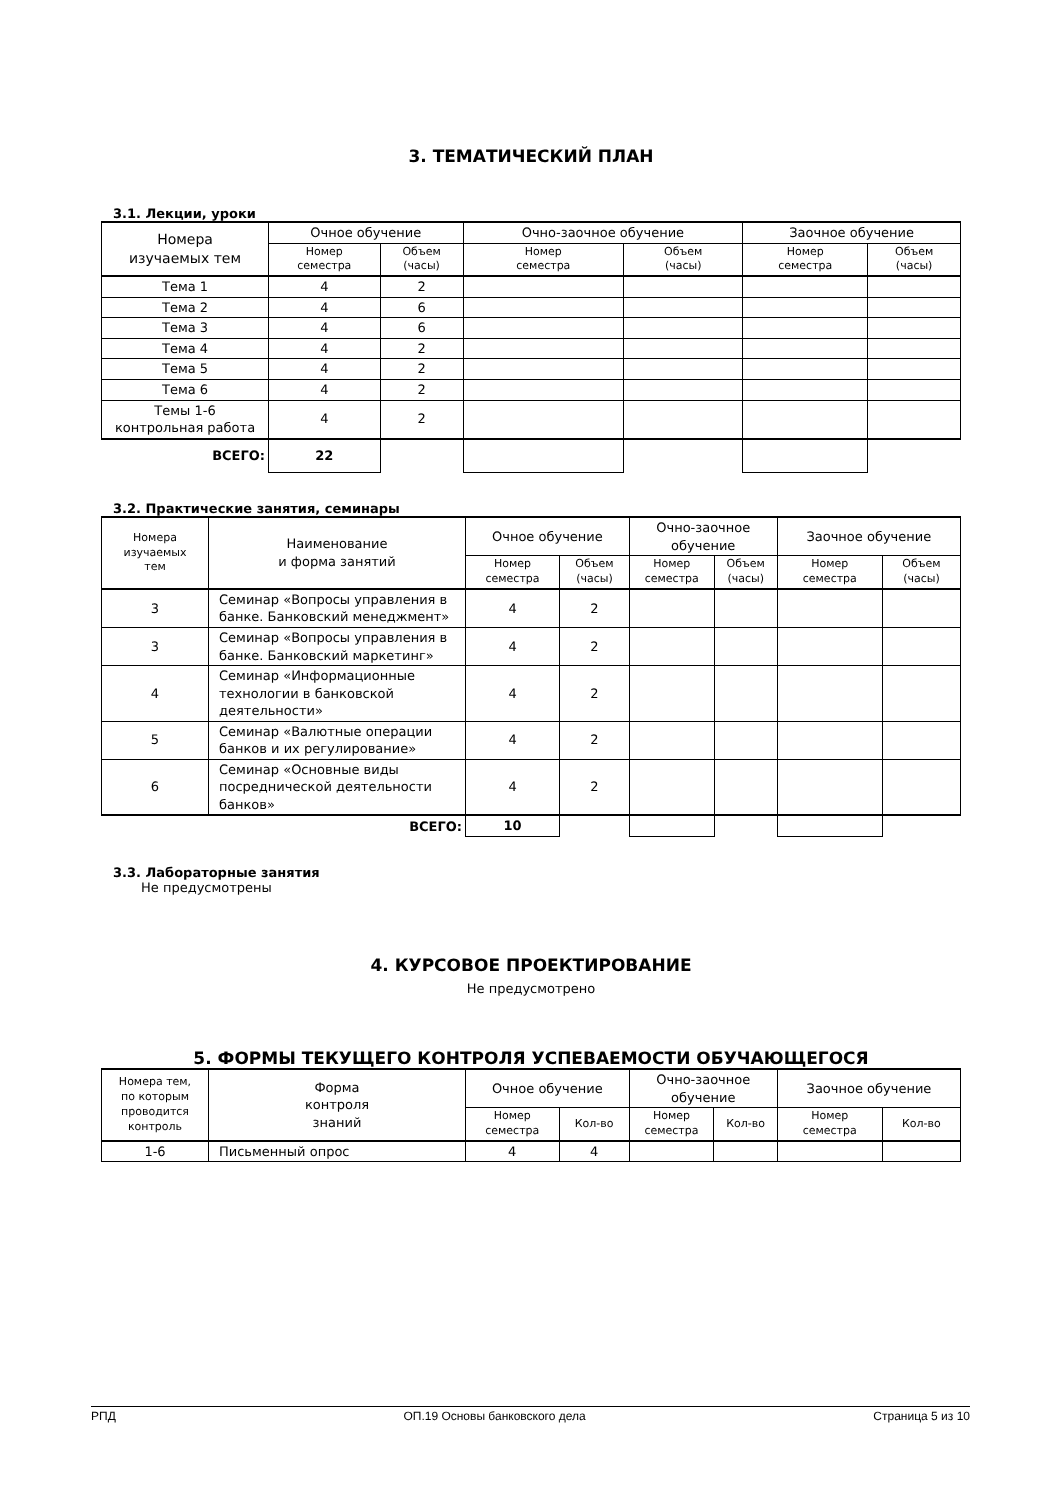3. ТЕМАТИЧЕСКИЙ ПЛАН
3.1. Лекции, уроки
| Номера изучаемых тем | Очное обучение | | Очно-заочное обучение | | Заочное обучение | |
| --- | --- | --- | --- | --- | --- | --- |
| | Номер семестра | Объем (часы) | Номер семестра | Объем (часы) | Номер семестра | Объем (часы) |
| Тема 1 | 4 | 2 | | | | |
| Тема 2 | 4 | 6 | | | | |
| Тема 3 | 4 | 6 | | | | |
| Тема 4 | 4 | 2 | | | | |
| Тема 5 | 4 | 2 | | | | |
| Тема 6 | 4 | 2 | | | | |
| Темы 1-6 контрольная работа | 4 | 2 | | | | |
| ВСЕГО: | 22 | | | | | |
3.2. Практические занятия, семинары
| Номера изучаемых тем | Наименование и форма занятий | Очное обучение | | Очно-заочное обучение | | Заочное обучение | |
| --- | --- | --- | --- | --- | --- | --- | --- |
| | | Номер семестра | Объем (часы) | Номер семестра | Объем (часы) | Номер семестра | Объем (часы) |
| 3 | Семинар «Вопросы управления в банке. Банковский менеджмент» | 4 | 2 | | | | |
| 3 | Семинар «Вопросы управления в банке. Банковский маркетинг» | 4 | 2 | | | | |
| 4 | Семинар «Информационные технологии в банковской деятельности» | 4 | 2 | | | | |
| 5 | Семинар «Валютные операции банков и их регулирование» | 4 | 2 | | | | |
| 6 | Семинар «Основные виды посреднической деятельности банков» | 4 | 2 | | | | |
| ВСЕГО: | | 10 | | | | | |
3.3. Лабораторные занятия
Не предусмотрены
4. КУРСОВОЕ ПРОЕКТИРОВАНИЕ
Не предусмотрено
5. ФОРМЫ ТЕКУЩЕГО КОНТРОЛЯ УСПЕВАЕМОСТИ ОБУЧАЮЩЕГОСЯ
| Номера тем, по которым проводится контроль | Форма контроля знаний | Очное обучение | | Очно-заочное обучение | | Заочное обучение | |
| --- | --- | --- | --- | --- | --- | --- | --- |
| | | Номер семестра | Кол-во | Номер семестра | Кол-во | Номер семестра | Кол-во |
| 1-6 | Письменный опрос | 4 | 4 | | | | |
РПД ОП.19 Основы банковского дела Страница 5 из 10